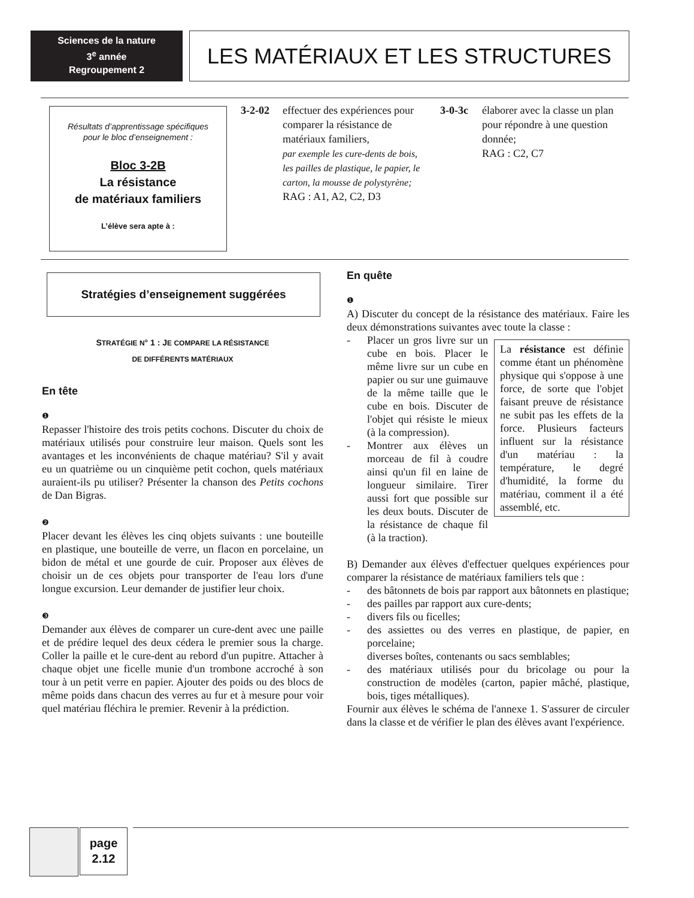Sciences de la nature
3<sup>e</sup> année
Regroupement 2
LES MATÉRIAUX ET LES STRUCTURES
Résultats d’apprentissage spécifiques
pour le bloc d’enseignement :
Bloc 3-2B
La résistance
de matériaux familiers
L’élève sera apte à :
3-2-02
effectuer des expériences pour comparer la résistance de matériaux familiers,
par exemple les cure-dents de bois, les pailles de plastique, le papier, le carton, la mousse de polystyrène;
RAG : A1, A2, C2, D3
3-0-3c
élaborer avec la classe un plan pour répondre à une question donnée;
RAG : C2, C7
Stratégies d’enseignement suggérées
STRATÉGIE N° 1 : JE COMPARE LA RÉSISTANCE
DE DIFFÉRENTS MATÉRIAUX
En tête
❶
Repasser l'histoire des trois petits cochons. Discuter du choix de matériaux utilisés pour construire leur maison. Quels sont les avantages et les inconvénients de chaque matériau? S'il y avait eu un quatrième ou un cinquième petit cochon, quels matériaux auraient-ils pu utiliser? Présenter la chanson des Petits cochons de Dan Bigras.
❷
Placer devant les élèves les cinq objets suivants : une bouteille en plastique, une bouteille de verre, un flacon en porcelaine, un bidon de métal et une gourde de cuir. Proposer aux élèves de choisir un de ces objets pour transporter de l'eau lors d'une longue excursion. Leur demander de justifier leur choix.
❸
Demander aux élèves de comparer un cure-dent avec une paille et de prédire lequel des deux cédera le premier sous la charge. Coller la paille et le cure-dent au rebord d'un pupitre. Attacher à chaque objet une ficelle munie d'un trombone accroché à son tour à un petit verre en papier. Ajouter des poids ou des blocs de même poids dans chacun des verres au fur et à mesure pour voir quel matériau fléchira le premier. Revenir à la prédiction.
En quête
❶
A) Discuter du concept de la résistance des matériaux. Faire les deux démonstrations suivantes avec toute la classe :
La résistance est définie comme étant un phénomène physique qui s'oppose à une force, de sorte que l'objet faisant preuve de résistance ne subit pas les effets de la force. Plusieurs facteurs influent sur la résistance d'un matériau : la température, le degré d'humidité, la forme du matériau, comment il a été assemblé, etc.
- Placer un gros livre sur un cube en bois. Placer le même livre sur un cube en papier ou sur une guimauve de la même taille que le cube en bois. Discuter de l'objet qui résiste le mieux (à la compression).
- Montrer aux élèves un morceau de fil à coudre ainsi qu'un fil en laine de longueur similaire. Tirer aussi fort que possible sur les deux bouts. Discuter de la résistance de chaque fil (à la traction).
B) Demander aux élèves d'effectuer quelques expériences pour comparer la résistance de matériaux familiers tels que :
- des bâtonnets de bois par rapport aux bâtonnets en plastique;
- des pailles par rapport aux cure-dents;
- divers fils ou ficelles;
- des assiettes ou des verres en plastique, de papier, en porcelaine;
diverses boîtes, contenants ou sacs semblables;
- des matériaux utilisés pour du bricolage ou pour la construction de modèles (carton, papier mâché, plastique, bois, tiges métalliques).
Fournir aux élèves le schéma de l'annexe 1. S'assurer de circuler dans la classe et de vérifier le plan des élèves avant l'expérience.
page
2.12